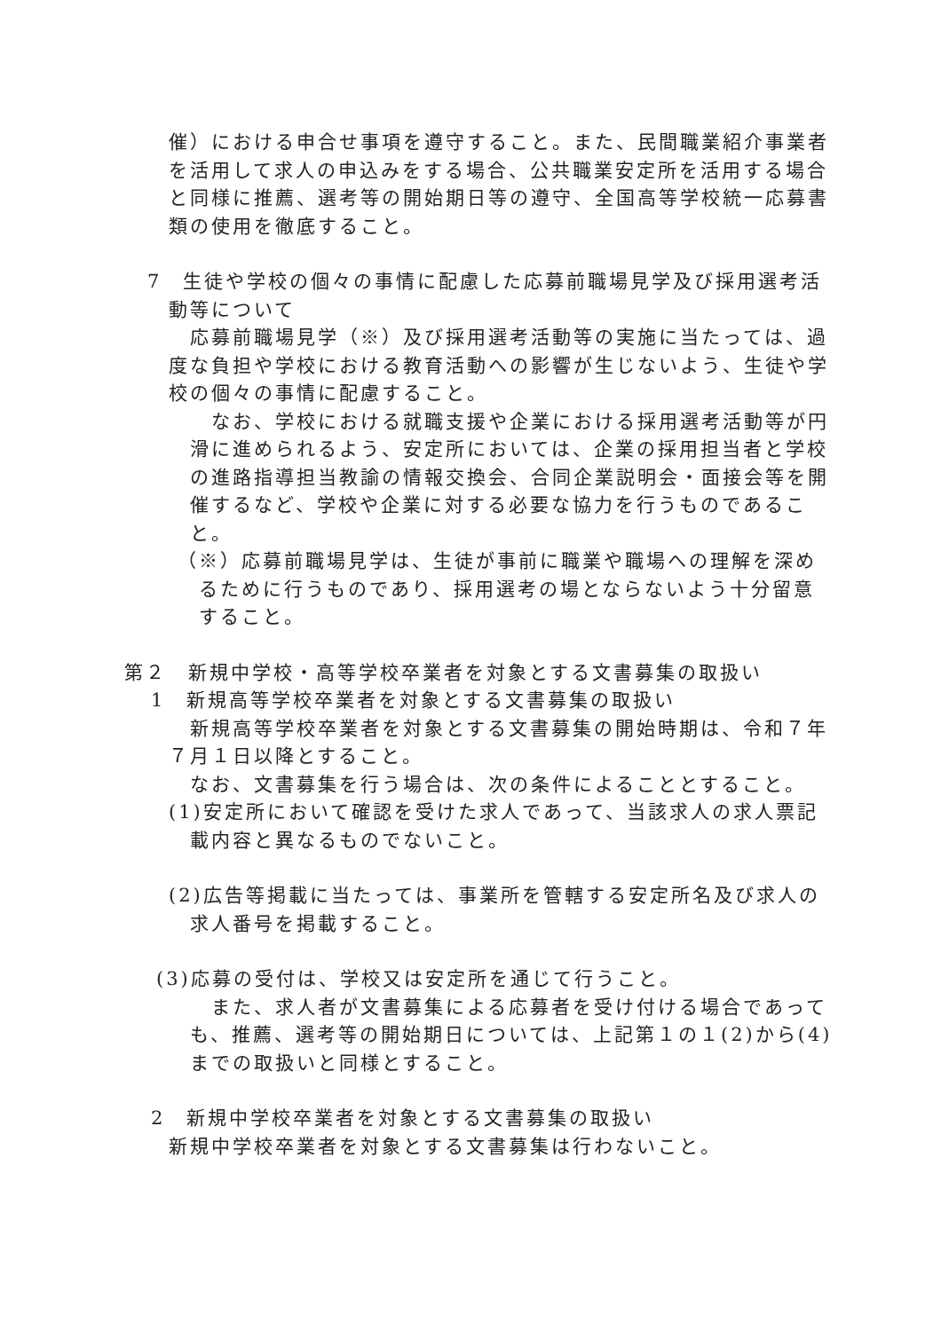催）における申合せ事項を遵守すること。また、民間職業紹介事業者を活用して求人の申込みをする場合、公共職業安定所を活用する場合と同様に推薦、選考等の開始期日等の遵守、全国高等学校統一応募書類の使用を徹底すること。
7　生徒や学校の個々の事情に配慮した応募前職場見学及び採用選考活動等について
応募前職場見学（※）及び採用選考活動等の実施に当たっては、過度な負担や学校における教育活動への影響が生じないよう、生徒や学校の個々の事情に配慮すること。
なお、学校における就職支援や企業における採用選考活動等が円滑に進められるよう、安定所においては、企業の採用担当者と学校の進路指導担当教諭の情報交換会、合同企業説明会・面接会等を開催するなど、学校や企業に対する必要な協力を行うものであること。
（※）応募前職場見学は、生徒が事前に職業や職場への理解を深めるために行うものであり、採用選考の場とならないよう十分留意すること。
第２　新規中学校・高等学校卒業者を対象とする文書募集の取扱い
1　新規高等学校卒業者を対象とする文書募集の取扱い
新規高等学校卒業者を対象とする文書募集の開始時期は、令和７年７月１日以降とすること。
なお、文書募集を行う場合は、次の条件によることとすること。
(1)安定所において確認を受けた求人であって、当該求人の求人票記載内容と異なるものでないこと。
(2)広告等掲載に当たっては、事業所を管轄する安定所名及び求人の求人番号を掲載すること。
(3)応募の受付は、学校又は安定所を通じて行うこと。
また、求人者が文書募集による応募者を受け付ける場合であっても、推薦、選考等の開始期日については、上記第１の１(2)から(4)までの取扱いと同様とすること。
2　新規中学校卒業者を対象とする文書募集の取扱い
新規中学校卒業者を対象とする文書募集は行わないこと。